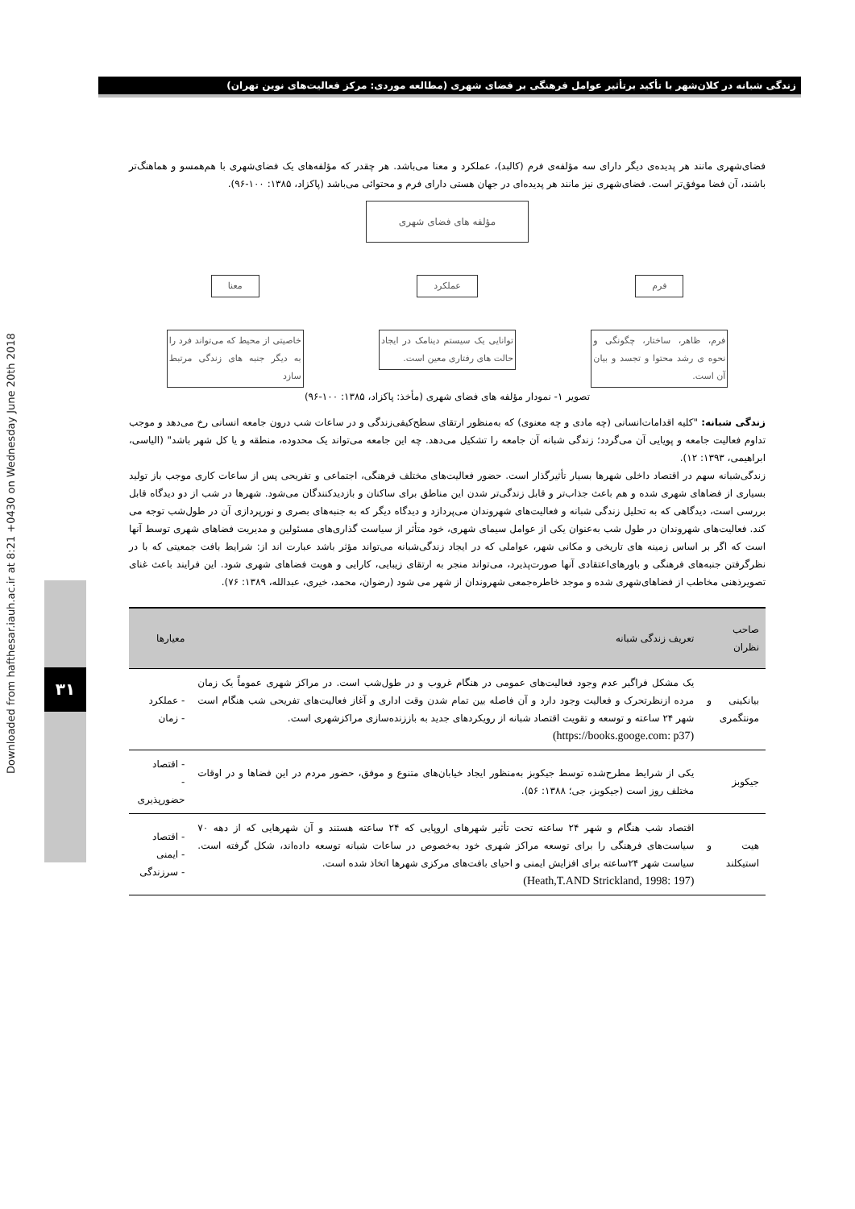زندگی شبانه در کلان‌شهر با تأکید برتأثیر عوامل فرهنگی بر فضای شهری (مطالعه موردی: مرکز فعالیت‌های نوین تهران)
Downloaded from hafthesar.iauh.ac.ir at 8:21 +0430 on Wednesday June 20th 2018
۳۱
فضای‌شهری مانند هر پدیده‌ی دیگر دارای سه مؤلفه‌ی فرم (کالبد)، عملکرد و معنا می‌باشد. هر چقدر که مؤلفه‌های یک فضای‌شهری با هم‌همسو و هماهنگ‌تر باشند، آن فضا موفق‌تر است. فضای‌شهری نیز مانند هر پدیده‌ای در جهان هستی دارای فرم و محتوائی می‌باشد (پاکزاد، ۱۳۸۵: ۱۰۰-۹۶).
مؤلفه های فضای شهری
فرم
فرم، ظاهر، ساختار، چگونگی و نحوه ی رشد محتوا و تجسد و بیان آن است.
عملکرد
توانایی یک سیستم دینامک در ایجاد حالت های رفتاری معین است.
معنا
خاصیتی از محیط که می‌تواند فرد را به دیگر جنبه های زندگی مرتبط سازد
تصویر ۱- نمودار مؤلفه های فضای شهری (مأخذ: پاکزاد، ۱۳۸۵: ۱۰۰-۹۶)
زندگی شبانه: "کلیه اقدامات‌انسانی (چه مادی و چه معنوی) که به‌منظور ارتقای سطح‌کیفی‌زندگی و در ساعات شب درون جامعه انسانی رخ می‌دهد و موجب تداوم فعالیت جامعه و پویایی آن می‌گردد؛ زندگی شبانه آن جامعه را تشکیل می‌دهد. چه این جامعه می‌تواند یک محدوده، منطقه و یا کل شهر باشد" (الیاسی، ابراهیمی، ۱۳۹۳: ۱۲).
زندگی‌شبانه سهم در اقتصاد داخلی شهرها بسیار تأثیرگذار است. حضور فعالیت‌های مختلف فرهنگی، اجتماعی و تفریحی پس از ساعات کاری موجب باز تولید بسیاری از فضاهای شهری شده و هم باعث جذاب‌تر و قابل زندگی‌تر شدن این مناطق برای ساکنان و بازدیدکنندگان می‌شود. شهرها در شب از دو دیدگاه قابل بررسی است، دیدگاهی که به تحلیل زندگی شبانه و فعالیت‌های شهروندان می‌پردازد و دیدگاه دیگر که به جنبه‌های بصری و نورپردازی آن در طول‌شب توجه می کند. فعالیت‌های شهروندان در طول شب به‌عنوان یکی از عوامل سیمای شهری، خود متأثر از سیاست گذاری‌های مسئولین و مدیریت فضاهای شهری توسط آنها است که اگر بر اساس زمینه های تاریخی و مکانی شهر، عواملی که در ایجاد زندگی‌شبانه می‌تواند مؤثر باشد عبارت اند از: شرایط بافت جمعیتی که با در نظرگرفتن جنبه‌های فرهنگی و باورهای‌اعتقادی آنها صورت‌پذیرد، می‌تواند منجر به ارتقای زیبایی، کارایی و هویت فضاهای شهری شود. این فرایند باعث غنای تصویرذهنی مخاطب از فضاهای‌شهری شده و موجد خاطره‌جمعی شهروندان از شهر می شود (رضوان، محمد، خیری، عبدالله، ۱۳۸۹: ۷۶).
| صاحب نظران | تعریف زندگی شبانه | معیارها |
| --- | --- | --- |
| بیانکینی و مونتگمری | یک مشکل فراگیر عدم وجود فعالیت‌های عمومی در هنگام غروب و در طول‌شب است. در مراکز شهری عموماً یک زمان مرده ازنظرتحرک و فعالیت وجود دارد و آن فاصله بین تمام شدن وقت اداری و آغاز فعالیت‌های تفریحی شب هنگام است شهر ۲۴ ساعته و توسعه و تقویت اقتصاد شبانه از رویکردهای جدید به باززنده‌سازی مراکزشهری است. (https://books.googe.com: p37) | - عملکرد - زمان |
| جیکوبز | یکی از شرایط مطرح‌شده توسط جیکوبز به‌منظور ایجاد خیابان‌های متنوع و موفق، حضور مردم در این فضاها و در اوقات مختلف روز است (جیکوبز، جی؛ ۱۳۸۸: ۵۶). | - اقتصاد - حضورپذیری |
| هیت و استیکلند | اقتصاد شب هنگام و شهر ۲۴ ساعته تحت تأثیر شهرهای اروپایی که ۲۴ ساعته هستند و آن شهرهایی که از دهه ۷۰ سیاست‌های فرهنگی را برای توسعه مراکز شهری خود به‌خصوص در ساعات شبانه توسعه داده‌اند، شکل گرفته است. سیاست شهر ۲۴ساعته برای افزایش ایمنی و احیای بافت‌های مرکزی شهرها اتخاذ شده است. (Heath,T.AND Strickland, 1998: 197) | - اقتصاد - ایمنی - سرزندگی |